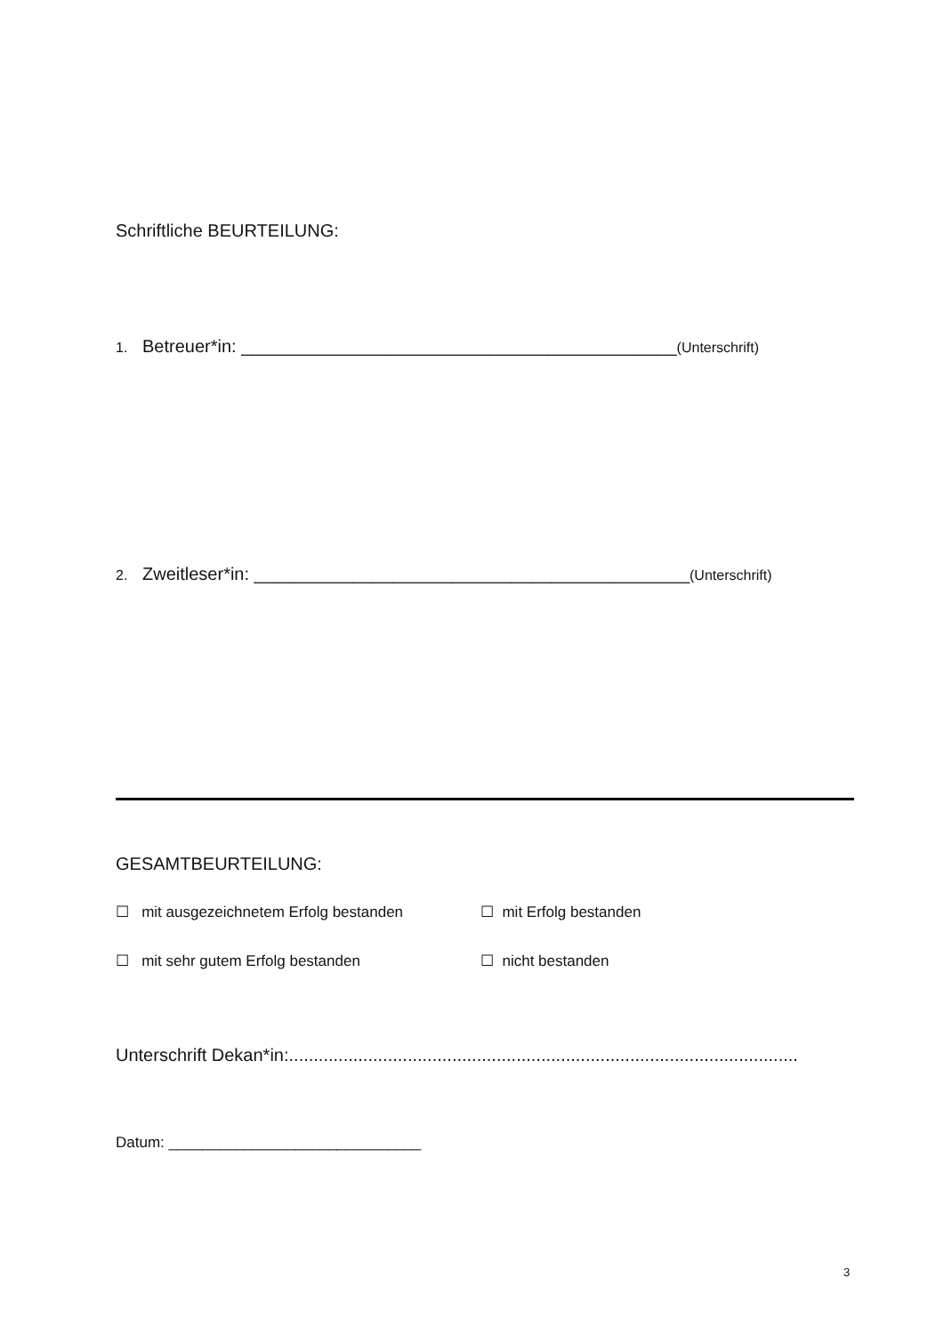Schriftliche BEURTEILUNG:
1. Betreuer*in: ____________________________________________(Unterschrift)
2. Zweitleser*in: ____________________________________________(Unterschrift)
GESAMTBEURTEILUNG:
☐ mit ausgezeichnetem Erfolg bestanden ☐ mit Erfolg bestanden
☐ mit sehr gutem Erfolg bestanden ☐ nicht bestanden
Unterschrift Dekan*in:.......................................................................................................
Datum: ______________________________
3